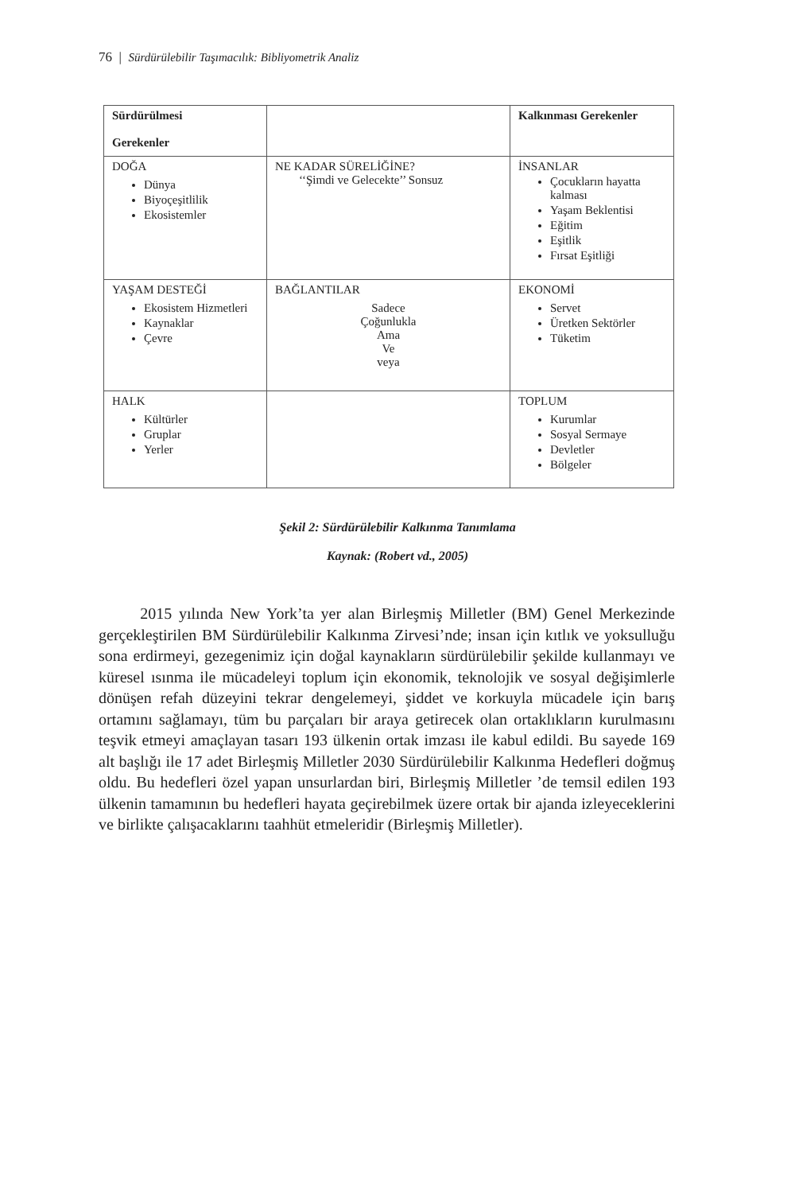76 | Sürdürülebilir Taşımacılık: Bibliyometrik Analiz
| Sürdürülmesi Gerekenler | | Kalkınması Gerekenler |
| DOĞA Dünya Biyoçeşitlilik Ekosistemler | NE KADAR SÜRELİĞİNE? ‘‘Şimdi ve Gelecekte’’ Sonsuz | İNSANLAR Çocukların hayatta kalması Yaşam Beklentisi Eğitim Eşitlik Fırsat Eşitliği |
| YAŞAM DESTEĞİ Ekosistem Hizmetleri Kaynaklar Çevre | BAĞLANTILAR Sadece Çoğunlukla Ama Ve veya | EKONOMİ Servet Üretken Sektörler Tüketim |
| HALK Kültürler Gruplar Yerler | | TOPLUM Kurumlar Sosyal Sermaye Devletler Bölgeler |
Şekil 2: Sürdürülebilir Kalkınma Tanımlama
Kaynak: (Robert vd., 2005)
2015 yılında New York’ta yer alan Birleşmiş Milletler (BM) Genel Merkezinde gerçekleştirilen BM Sürdürülebilir Kalkınma Zirvesi’nde; insan için kıtlık ve yoksulluğu sona erdirmeyi, gezegenimiz için doğal kaynakların sürdürülebilir şekilde kullanmayı ve küresel ısınma ile mücadeleyi toplum için ekonomik, teknolojik ve sosyal değişimlerle dönüşen refah düzeyini tekrar dengelemeyi, şiddet ve korkuyla mücadele için barış ortamını sağlamayı, tüm bu parçaları bir araya getirecek olan ortaklıkların kurulmasını teşvik etmeyi amaçlayan tasarı 193 ülkenin ortak imzası ile kabul edildi. Bu sayede 169 alt başlığı ile 17 adet Birleşmiş Milletler 2030 Sürdürülebilir Kalkınma Hedefleri doğmuş oldu. Bu hedefleri özel yapan unsurlardan biri, Birleşmiş Milletler ’de temsil edilen 193 ülkenin tamamının bu hedefleri hayata geçirebilmek üzere ortak bir ajanda izleyeceklerini ve birlikte çalışacaklarını taahhüt etmeleridir (Birleşmiş Milletler).